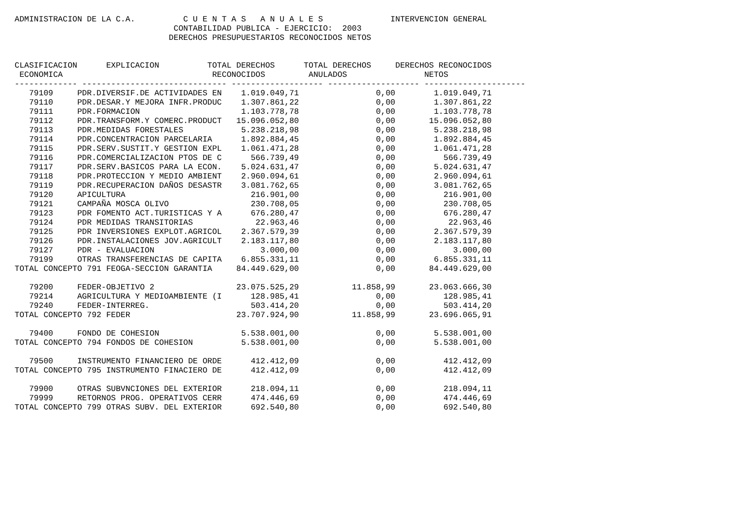ADMINISTRACION DE LA C.A.          C U E N T A S   A N U A L E S              INTERVENCION GENERAL
                                 CONTABILIDAD PUBLICA - EJERCICIO:  2003
                                DERECHOS PRESUPUESTARIOS RECONOCIDOS NETOS


CLASIFICACION      EXPLICACION          TOTAL DERECHOS      TOTAL DERECHOS     DERECHOS RECONOCIDOS
 ECONOMICA                               RECONOCIDOS         ANULADOS                NETOS
------------- ------------------------------ ------------------- ------------------- ---------------------
   79109     PDR.DIVERSIF.DE ACTIVIDADES EN    1.019.049,71                0,00        1.019.049,71
   79110     PDR.DESAR.Y MEJORA INFR.PRODUC    1.307.861,22                0,00        1.307.861,22
   79111     PDR.FORMACION                     1.103.778,78                0,00        1.103.778,78
   79112     PDR.TRANSFORM.Y COMERC.PRODUCT   15.096.052,80                0,00       15.096.052,80
   79113     PDR.MEDIDAS FORESTALES            5.238.218,98                0,00        5.238.218,98
   79114     PDR.CONCENTRACION PARCELARIA      1.892.884,45                0,00        1.892.884,45
   79115     PDR.SERV.SUSTIT.Y GESTION EXPL    1.061.471,28                0,00        1.061.471,28
   79116     PDR.COMERCIALIZACION PTOS DE C      566.739,49                0,00          566.739,49
   79117     PDR.SERV.BASICOS PARA LA ECON.    5.024.631,47                0,00        5.024.631,47
   79118     PDR.PROTECCION Y MEDIO AMBIENT    2.960.094,61                0,00        2.960.094,61
   79119     PDR.RECUPERACION DAÑOS DESASTR    3.081.762,65                0,00        3.081.762,65
   79120     APICULTURA                          216.901,00                0,00          216.901,00
   79121     CAMPAÑA MOSCA OLIVO                 230.708,05                0,00          230.708,05
   79123     PDR FOMENTO ACT.TURISTICAS Y A      676.280,47                0,00          676.280,47
   79124     PDR MEDIDAS TRANSITORIAS             22.963,46                0,00           22.963,46
   79125     PDR INVERSIONES EXPLOT.AGRICOL    2.367.579,39                0,00        2.367.579,39
   79126     PDR.INSTALACIONES JOV.AGRICULT    2.183.117,80                0,00        2.183.117,80
   79127     PDR - EVALUACION                      3.000,00                0,00            3.000,00
   79199     OTRAS TRANSFERENCIAS DE CAPITA    6.855.331,11                0,00        6.855.331,11
TOTAL CONCEPTO 791 FEOGA-SECCION GARANTIA     84.449.629,00                0,00       84.449.629,00

   79200     FEDER-OBJETIVO 2                 23.075.525,29           11.858,99       23.063.666,30
   79214     AGRICULTURA Y MEDIOAMBIENTE (I      128.985,41                0,00          128.985,41
   79240     FEDER-INTERREG.                     503.414,20                0,00          503.414,20
TOTAL CONCEPTO 792 FEDER                      23.707.924,90           11.858,99       23.696.065,91

   79400     FONDO DE COHESION                 5.538.001,00                0,00        5.538.001,00
TOTAL CONCEPTO 794 FONDOS DE COHESION          5.538.001,00                0,00        5.538.001,00

   79500     INSTRUMENTO FINANCIERO DE ORDE      412.412,09                0,00          412.412,09
TOTAL CONCEPTO 795 INSTRUMENTO FINACIERO DE      412.412,09                0,00          412.412,09

   79900     OTRAS SUBVNCIONES DEL EXTERIOR      218.094,11                0,00          218.094,11
   79999     RETORNOS PROG. OPERATIVOS CERR      474.446,69                0,00          474.446,69
TOTAL CONCEPTO 799 OTRAS SUBV. DEL EXTERIOR      692.540,80                0,00          692.540,80